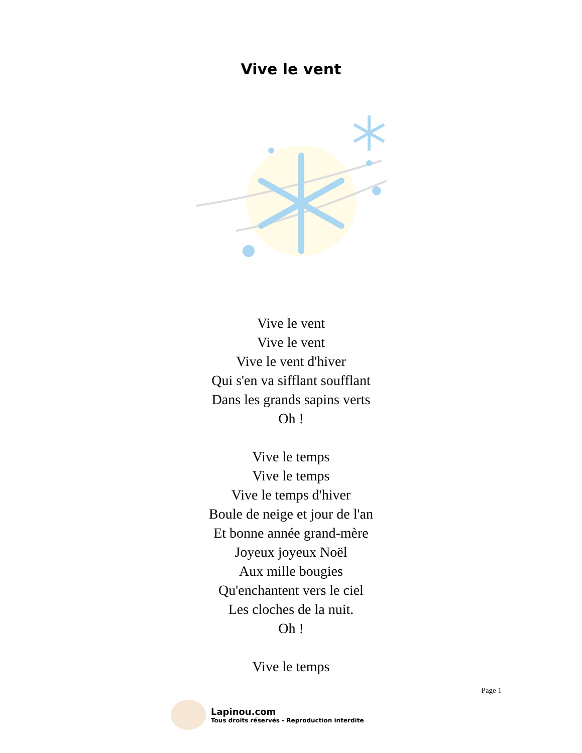Vive le vent
Vive le vent
Vive le vent
Vive le vent d'hiver
Qui s'en va sifflant soufflant
Dans les grands sapins verts
Oh !
Vive le temps
Vive le temps
Vive le temps d'hiver
Boule de neige et jour de l'an
Et bonne année grand-mère
Joyeux joyeux Noël
Aux mille bougies
Qu'enchantent vers le ciel
Les cloches de la nuit.
Oh !
Vive le temps
Page 1
Lapinou.com
Tous droits réservés - Reproduction interdite